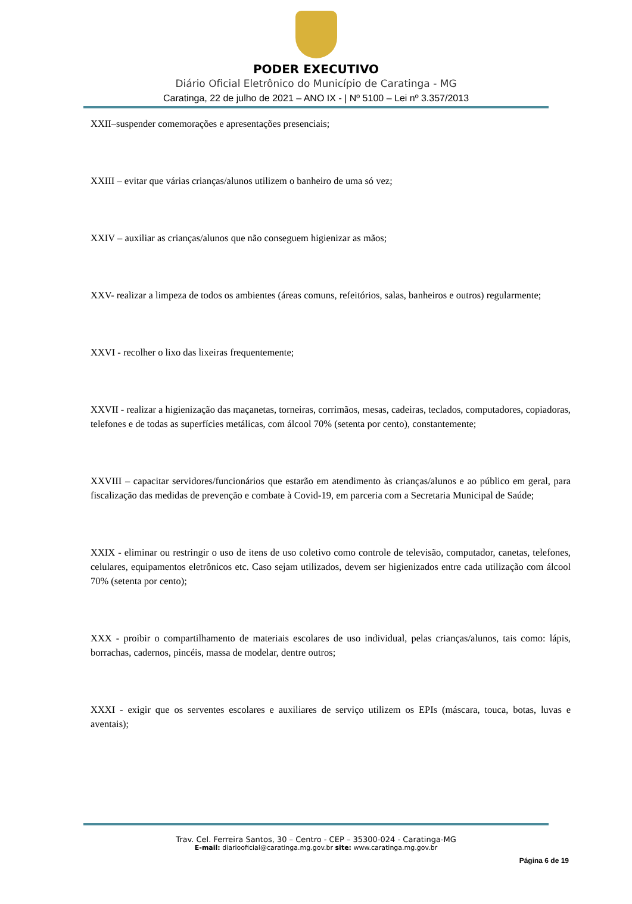PODER EXECUTIVO
Diário Oficial Eletrônico do Município de Caratinga - MG
Caratinga, 22 de julho de 2021 – ANO IX - | Nº 5100 – Lei nº 3.357/2013
XXII–suspender comemorações e apresentações presenciais;
XXIII – evitar que várias crianças/alunos utilizem o banheiro de uma só vez;
XXIV – auxiliar as crianças/alunos que não conseguem higienizar as mãos;
XXV- realizar a limpeza de todos os ambientes (áreas comuns, refeitórios, salas, banheiros e outros) regularmente;
XXVI - recolher o lixo das lixeiras frequentemente;
XXVII - realizar a higienização das maçanetas, torneiras, corrimãos, mesas, cadeiras, teclados, computadores, copiadoras, telefones e de todas as superfícies metálicas, com álcool 70% (setenta por cento), constantemente;
XXVIII – capacitar servidores/funcionários que estarão em atendimento às crianças/alunos e ao público em geral, para fiscalização das medidas de prevenção e combate à Covid-19, em parceria com a Secretaria Municipal de Saúde;
XXIX - eliminar ou restringir o uso de itens de uso coletivo como controle de televisão, computador, canetas, telefones, celulares, equipamentos eletrônicos etc. Caso sejam utilizados, devem ser higienizados entre cada utilização com álcool 70% (setenta por cento);
XXX - proibir o compartilhamento de materiais escolares de uso individual, pelas crianças/alunos, tais como: lápis, borrachas, cadernos, pincéis, massa de modelar, dentre outros;
XXXI - exigir que os serventes escolares e auxiliares de serviço utilizem os EPIs (máscara, touca, botas, luvas e aventais);
Trav. Cel. Ferreira Santos, 30 – Centro - CEP – 35300-024 - Caratinga-MG
E-mail: diariooficial@caratinga.mg.gov.br site: www.caratinga.mg.gov.br
Página 6 de 19